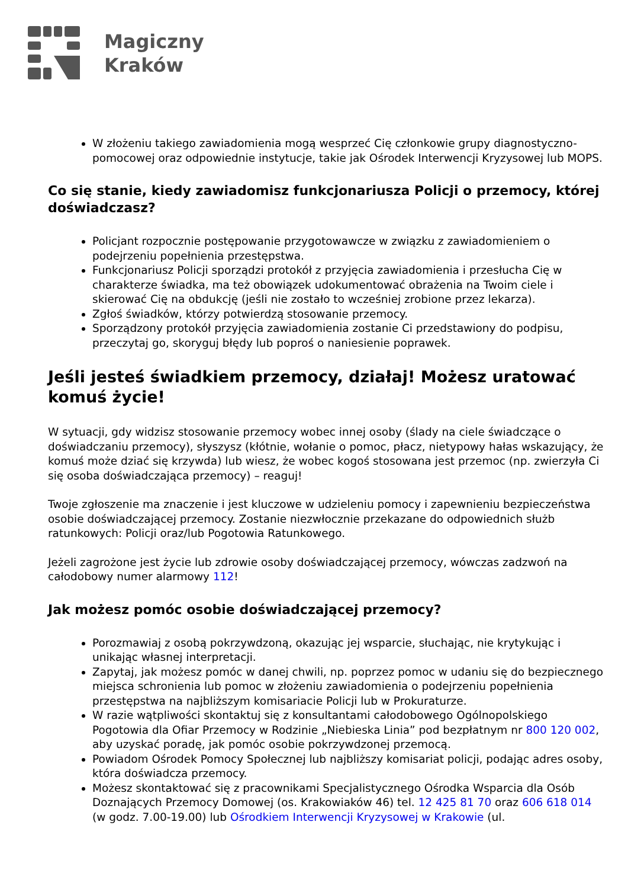Magiczny
Kraków
W złożeniu takiego zawiadomienia mogą wesprzeć Cię członkowie grupy diagnostyczno-pomocowej oraz odpowiednie instytucje, takie jak Ośrodek Interwencji Kryzysowej lub MOPS.
Co się stanie, kiedy zawiadomisz funkcjonariusza Policji o przemocy, której doświadczasz?
Policjant rozpocznie postępowanie przygotowawcze w związku z zawiadomieniem o podejrzeniu popełnienia przestępstwa.
Funkcjonariusz Policji sporządzi protokół z przyjęcia zawiadomienia i przesłucha Cię w charakterze świadka, ma też obowiązek udokumentować obrażenia na Twoim ciele i skierować Cię na obdukcję (jeśli nie zostało to wcześniej zrobione przez lekarza).
Zgłoś świadków, którzy potwierdzą stosowanie przemocy.
Sporządzony protokół przyjęcia zawiadomienia zostanie Ci przedstawiony do podpisu, przeczytaj go, skoryguj błędy lub poproś o naniesienie poprawek.
Jeśli jesteś świadkiem przemocy, działaj! Możesz uratować komuś życie!
W sytuacji, gdy widzisz stosowanie przemocy wobec innej osoby (ślady na ciele świadczące o doświadczaniu przemocy), słyszysz (kłótnie, wołanie o pomoc, płacz, nietypowy hałas wskazujący, że komuś może dziać się krzywda) lub wiesz, że wobec kogoś stosowana jest przemoc (np. zwierzyła Ci się osoba doświadczająca przemocy) – reaguj!
Twoje zgłoszenie ma znaczenie i jest kluczowe w udzieleniu pomocy i zapewnieniu bezpieczeństwa osobie doświadczającej przemocy. Zostanie niezwłocznie przekazane do odpowiednich służb ratunkowych: Policji oraz/lub Pogotowia Ratunkowego.
Jeżeli zagrożone jest życie lub zdrowie osoby doświadczającej przemocy, wówczas zadzwoń na całodobowy numer alarmowy 112!
Jak możesz pomóc osobie doświadczającej przemocy?
Porozmawiaj z osobą pokrzywdzoną, okazując jej wsparcie, słuchając, nie krytykując i unikając własnej interpretacji.
Zapytaj, jak możesz pomóc w danej chwili, np. poprzez pomoc w udaniu się do bezpiecznego miejsca schronienia lub pomoc w złożeniu zawiadomienia o podejrzeniu popełnienia przestępstwa na najbliższym komisariacie Policji lub w Prokuraturze.
W razie wątpliwości skontaktuj się z konsultantami całodobowego Ogólnopolskiego Pogotowia dla Ofiar Przemocy w Rodzinie „Niebieska Linia” pod bezpłatnym nr 800 120 002, aby uzyskać poradę, jak pomóc osobie pokrzywdzonej przemocą.
Powiadom Ośrodek Pomocy Społecznej lub najbliższy komisariat policji, podając adres osoby, która doświadcza przemocy.
Możesz skontaktować się z pracownikami Specjalistycznego Ośrodka Wsparcia dla Osób Doznających Przemocy Domowej (os. Krakowiaków 46) tel. 12 425 81 70 oraz 606 618 014 (w godz. 7.00-19.00) lub Ośrodkiem Interwencji Kryzysowej w Krakowie (ul.